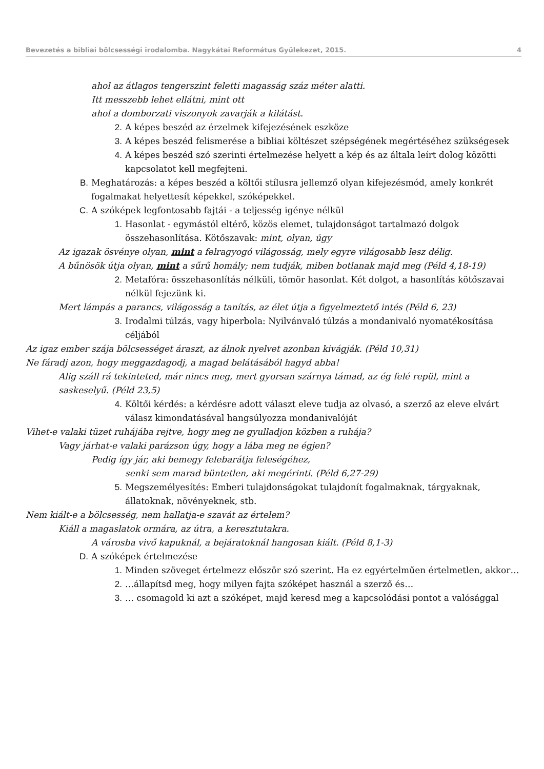Bevezetés a bibliai bölcsességi irodalomba. Nagykátai Református Gyülekezet, 2015. 4
ahol az átlagos tengerszint feletti magasság száz méter alatti.
Itt messzebb lehet ellátni, mint ott
ahol a domborzati viszonyok zavarják a kilátást.
2. A képes beszéd az érzelmek kifejezésének eszköze
3. A képes beszéd felismerése a bibliai költészet szépségének megértéséhez szükségesek
4. A képes beszéd szó szerinti értelmezése helyett a kép és az általa leírt dolog közötti kapcsolatot kell megfejteni.
B. Meghatározás: a képes beszéd a költői stílusra jellemző olyan kifejezésmód, amely konkrét fogalmakat helyettesít képekkel, szóképekkel.
C. A szóképek legfontosabb fajtái - a teljesség igénye nélkül
1. Hasonlat - egymástól eltérő, közös elemet, tulajdonságot tartalmazó dolgok összehasonlítása. Kötőszavak: mint, olyan, úgy
Az igazak ösvénye olyan, mint a felragyogó világosság, mely egyre világosabb lesz délig.
A bűnösök útja olyan, mint a sűrű homály; nem tudják, miben botlanak majd meg (Péld 4,18-19)
2. Metafóra: összehasonlítás nélküli, tömör hasonlat. Két dolgot, a hasonlítás kötőszavai nélkül fejezünk ki.
Mert lámpás a parancs, világosság a tanítás, az élet útja a figyelmeztető intés (Péld 6, 23)
3. Irodalmi túlzás, vagy hiperbola: Nyilvánvaló túlzás a mondanivaló nyomatékosítása céljából
Az igaz ember szája bölcsességet áraszt, az álnok nyelvet azonban kivágják. (Péld 10,31)
Ne fáradj azon, hogy meggazdagodj, a magad belátásából hagyd abba!
Alig száll rá tekinteted, már nincs meg, mert gyorsan szárnya támad, az ég felé repül, mint a saskeselyű. (Péld 23,5)
4. Költői kérdés: a kérdésre adott választ eleve tudja az olvasó, a szerző az eleve elvárt válasz kimondatásával hangsúlyozza mondanivalóját
Vihet-e valaki tüzet ruhájába rejtve, hogy meg ne gyulladjon közben a ruhája?
Vagy járhat-e valaki parázson úgy, hogy a lába meg ne égjen?
Pedig így jár, aki bemegy felebarátja feleségéhez,
senki sem marad büntetlen, aki megérinti. (Péld 6,27-29)
5. Megszemélyesítés: Emberi tulajdonságokat tulajdonít fogalmaknak, tárgyaknak, állatoknak, növényeknek, stb.
Nem kiált-e a bölcsesség, nem hallatja-e szavát az értelem?
Kiáll a magaslatok ormára, az útra, a keresztutakra.
A városba vivő kapuknál, a bejáratoknál hangosan kiált. (Péld 8,1-3)
D. A szóképek értelmezése
1. Minden szöveget értelmezz először szó szerint. Ha ez egyértelműen értelmetlen, akkor…
2. …állapítsd meg, hogy milyen fajta szóképet használ a szerző és…
3. … csomagold ki azt a szóképet, majd keresd meg a kapcsolódási pontot a valósággal